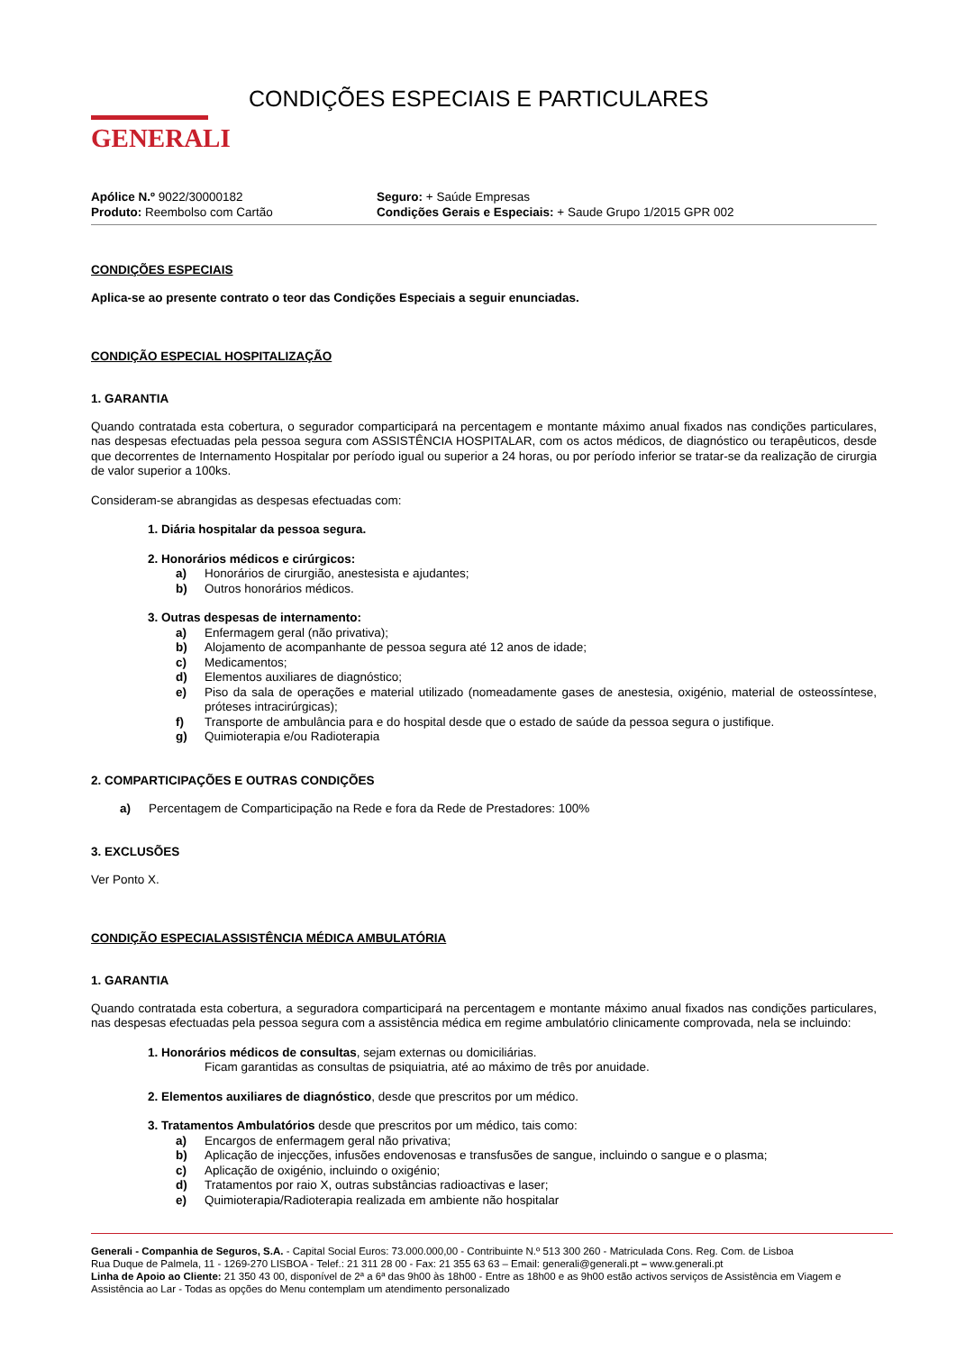GENERALI
CONDIÇÕES ESPECIAIS E PARTICULARES
Apólice N.º 9022/30000182
Produto: Reembolso com Cartão
Seguro: + Saúde Empresas
Condições Gerais e Especiais: + Saude Grupo 1/2015 GPR 002
CONDIÇÕES ESPECIAIS
Aplica-se ao presente contrato o teor das Condições Especiais a seguir enunciadas.
CONDIÇÃO ESPECIAL HOSPITALIZAÇÃO
1. GARANTIA
Quando contratada esta cobertura, o segurador comparticipará na percentagem e montante máximo anual fixados nas condições particulares, nas despesas efectuadas pela pessoa segura com ASSISTÊNCIA HOSPITALAR, com os actos médicos, de diagnóstico ou terapêuticos, desde que decorrentes de Internamento Hospitalar por período igual ou superior a 24 horas, ou por período inferior se tratar-se da realização de cirurgia de valor superior a 100ks.
Consideram-se abrangidas as despesas efectuadas com:
1. Diária hospitalar da pessoa segura.
2. Honorários médicos e cirúrgicos:
a) Honorários de cirurgião, anestesista e ajudantes;
b) Outros honorários médicos.
3. Outras despesas de internamento:
a) Enfermagem geral (não privativa);
b) Alojamento de acompanhante de pessoa segura até 12 anos de idade;
c) Medicamentos;
d) Elementos auxiliares de diagnóstico;
e) Piso da sala de operações e material utilizado (nomeadamente gases de anestesia, oxigénio, material de osteossíntese, próteses intracirúrgicas);
f) Transporte de ambulância para e do hospital desde que o estado de saúde da pessoa segura o justifique.
g) Quimioterapia e/ou Radioterapia
2. COMPARTICIPAÇÕES E OUTRAS CONDIÇÕES
a) Percentagem de Comparticipação na Rede e fora da Rede de Prestadores: 100%
3. EXCLUSÕES
Ver Ponto X.
CONDIÇÃO ESPECIALASSISTÊNCIA MÉDICA AMBULATÓRIA
1. GARANTIA
Quando contratada esta cobertura, a seguradora comparticipará na percentagem e montante máximo anual fixados nas condições particulares, nas despesas efectuadas pela pessoa segura com a assistência médica em regime ambulatório clinicamente comprovada, nela se incluindo:
1. Honorários médicos de consultas, sejam externas ou domiciliárias.
Ficam garantidas as consultas de psiquiatria, até ao máximo de três por anuidade.
2. Elementos auxiliares de diagnóstico, desde que prescritos por um médico.
3. Tratamentos Ambulatórios desde que prescritos por um médico, tais como:
a) Encargos de enfermagem geral não privativa;
b) Aplicação de injecções, infusões endovenosas e transfusões de sangue, incluindo o sangue e o plasma;
c) Aplicação de oxigénio, incluindo o oxigénio;
d) Tratamentos por raio X, outras substâncias radioactivas e laser;
e) Quimioterapia/Radioterapia realizada em ambiente não hospitalar
Generali - Companhia de Seguros, S.A. - Capital Social Euros: 73.000.000,00 - Contribuinte N.º 513 300 260 - Matriculada Cons. Reg. Com. de Lisboa
Rua Duque de Palmela, 11 - 1269-270 LISBOA - Telef.: 21 311 28 00 - Fax: 21 355 63 63 – Email: generali@generali.pt – www.generali.pt
Linha de Apoio ao Cliente: 21 350 43 00, disponível de 2ª a 6ª das 9h00 às 18h00 - Entre as 18h00 e as 9h00 estão activos serviços de Assistência em Viagem e Assistência ao Lar - Todas as opções do Menu contemplam um atendimento personalizado